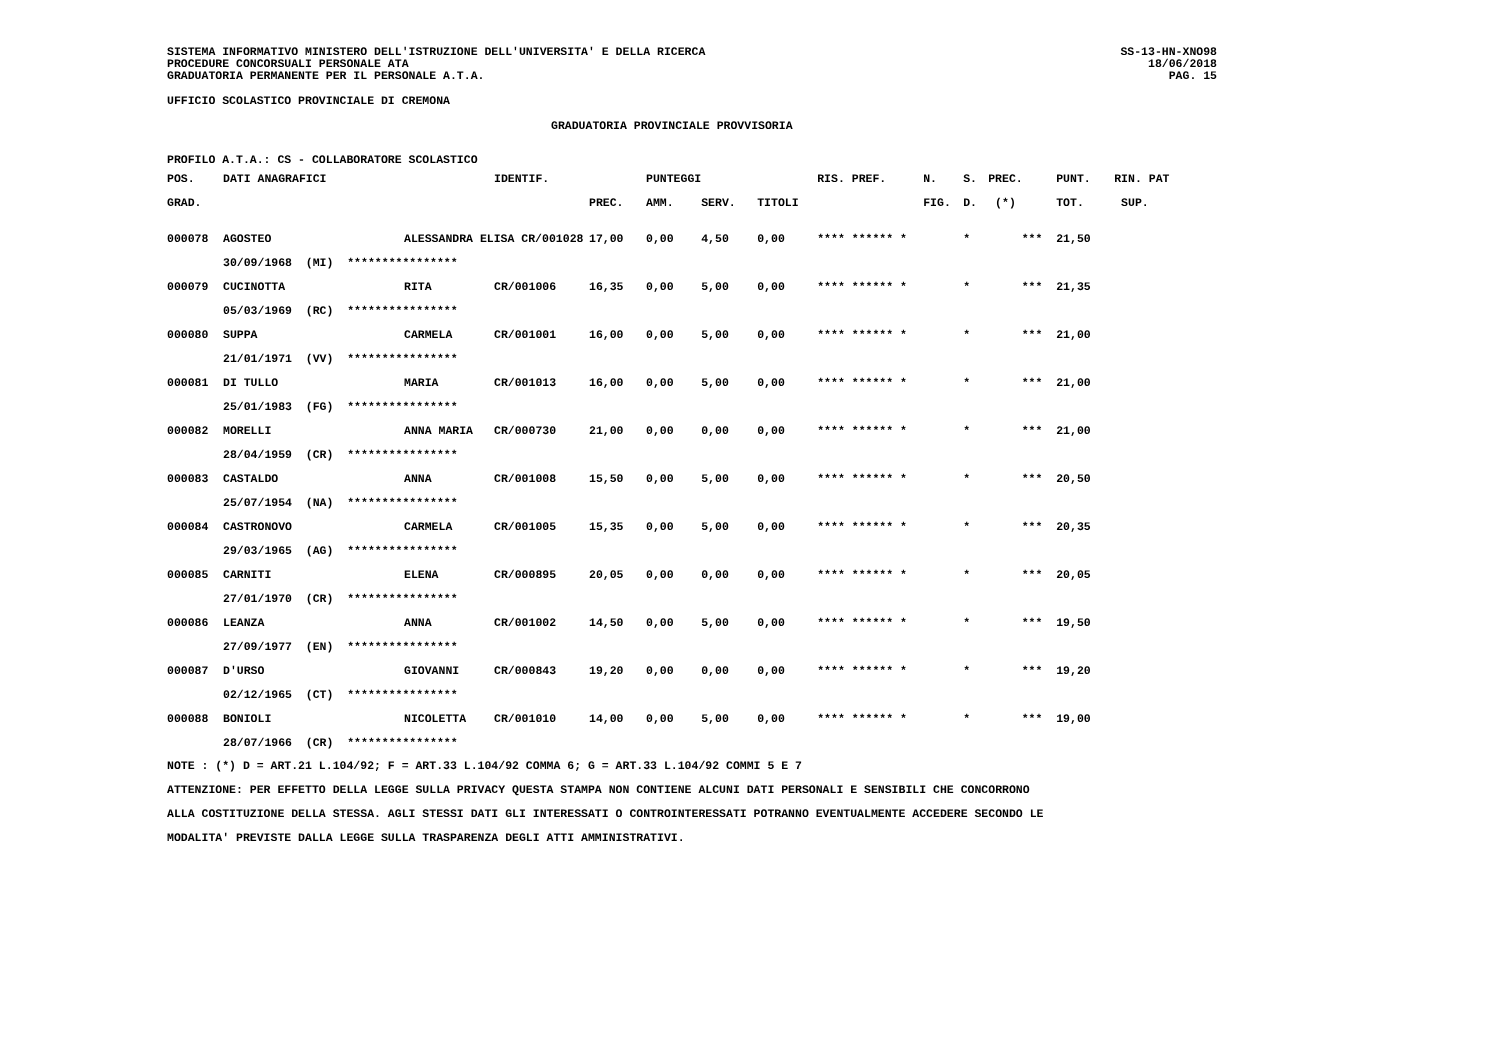SISTEMA INFORMATIVO MINISTERO DELL'ISTRUZIONE DELL'UNIVERSITA' E DELLA RICERCA
PROCEDURE CONCORSUALI PERSONALE ATA
GRADUATORIA PERMANENTE PER IL PERSONALE A.T.A.
SS-13-HN-XNO98
18/06/2018
PAG. 15
UFFICIO SCOLASTICO PROVINCIALE DI CREMONA
GRADUATORIA PROVINCIALE PROVVISORIA
PROFILO A.T.A.: CS - COLLABORATORE SCOLASTICO
| POS. | DATI ANAGRAFICI | | IDENTIF. | | PUNTEGGI | | | RIS. PREF. | N. | S. | PREC. | PUNT. | RIN. PAT |
| --- | --- | --- | --- | --- | --- | --- | --- | --- | --- | --- | --- | --- | --- |
| GRAD. | | | | PREC. | AMM. | SERV. | TITOLI | | FIG. | D. | (*) | TOT. | SUP. |
| 000078 | AGOSTEO | ALESSANDRA ELISA CR/001028 | | 17,00 | 0,00 | 4,50 | 0,00 | **** ****** * | | * | *** | 21,50 | |
| | 30/09/1968 (MI) **************** | | | | | | | | | | | | |
| 000079 | CUCINOTTA | RITA | CR/001006 | 16,35 | 0,00 | 5,00 | 0,00 | **** ****** * | | * | *** | 21,35 | |
| | 05/03/1969 (RC) **************** | | | | | | | | | | | | |
| 000080 | SUPPA | CARMELA | CR/001001 | 16,00 | 0,00 | 5,00 | 0,00 | **** ****** * | | * | *** | 21,00 | |
| | 21/01/1971 (VV) **************** | | | | | | | | | | | | |
| 000081 | DI TULLO | MARIA | CR/001013 | 16,00 | 0,00 | 5,00 | 0,00 | **** ****** * | | * | *** | 21,00 | |
| | 25/01/1983 (FG) **************** | | | | | | | | | | | | |
| 000082 | MORELLI | ANNA MARIA | CR/000730 | 21,00 | 0,00 | 0,00 | 0,00 | **** ****** * | | * | *** | 21,00 | |
| | 28/04/1959 (CR) **************** | | | | | | | | | | | | |
| 000083 | CASTALDO | ANNA | CR/001008 | 15,50 | 0,00 | 5,00 | 0,00 | **** ****** * | | * | *** | 20,50 | |
| | 25/07/1954 (NA) **************** | | | | | | | | | | | | |
| 000084 | CASTRONOVO | CARMELA | CR/001005 | 15,35 | 0,00 | 5,00 | 0,00 | **** ****** * | | * | *** | 20,35 | |
| | 29/03/1965 (AG) **************** | | | | | | | | | | | | |
| 000085 | CARNITI | ELENA | CR/000895 | 20,05 | 0,00 | 0,00 | 0,00 | **** ****** * | | * | *** | 20,05 | |
| | 27/01/1970 (CR) **************** | | | | | | | | | | | | |
| 000086 | LEANZA | ANNA | CR/001002 | 14,50 | 0,00 | 5,00 | 0,00 | **** ****** * | | * | *** | 19,50 | |
| | 27/09/1977 (EN) **************** | | | | | | | | | | | | |
| 000087 | D'URSO | GIOVANNI | CR/000843 | 19,20 | 0,00 | 0,00 | 0,00 | **** ****** * | | * | *** | 19,20 | |
| | 02/12/1965 (CT) **************** | | | | | | | | | | | | |
| 000088 | BONIOLI | NICOLETTA | CR/001010 | 14,00 | 0,00 | 5,00 | 0,00 | **** ****** * | | * | *** | 19,00 | |
| | 28/07/1966 (CR) **************** | | | | | | | | | | | | |
NOTE : (*) D = ART.21 L.104/92; F = ART.33 L.104/92 COMMA 6; G = ART.33 L.104/92 COMMI 5 E 7
ATTENZIONE: PER EFFETTO DELLA LEGGE SULLA PRIVACY QUESTA STAMPA NON CONTIENE ALCUNI DATI PERSONALI E SENSIBILI CHE CONCORRONO
ALLA COSTITUZIONE DELLA STESSA. AGLI STESSI DATI GLI INTERESSATI O CONTROINTERESSATI POTRANNO EVENTUALMENTE ACCEDERE SECONDO LE
MODALITA' PREVISTE DALLA LEGGE SULLA TRASPARENZA DEGLI ATTI AMMINISTRATIVI.